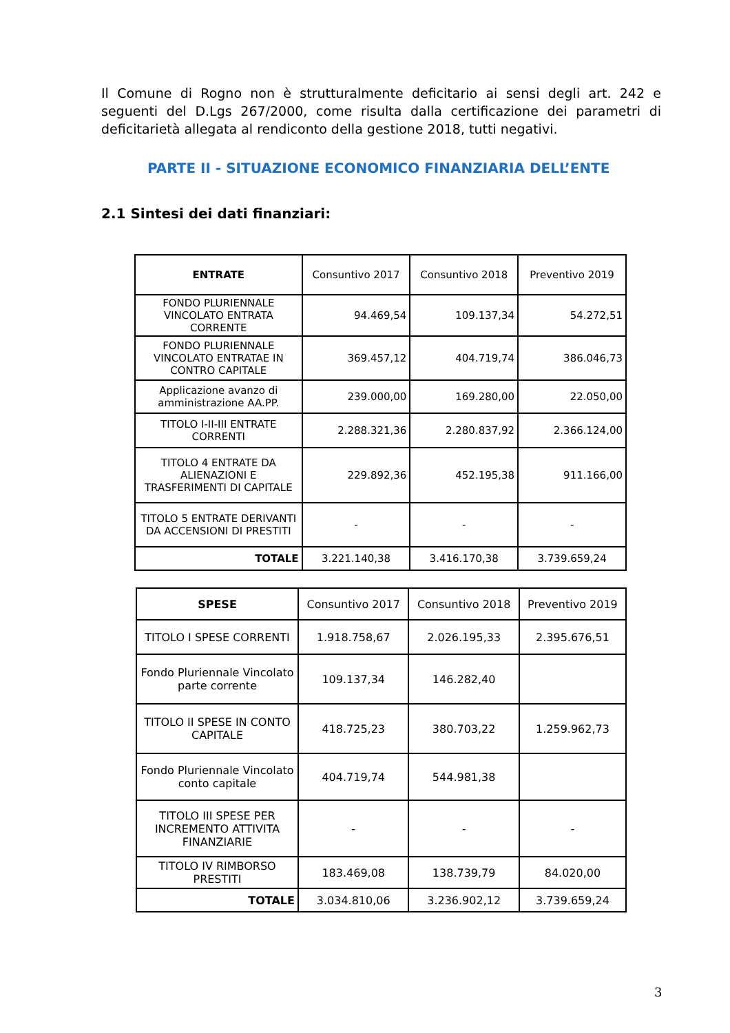Il Comune di Rogno non è strutturalmente deficitario ai sensi degli art. 242 e seguenti del D.Lgs 267/2000, come risulta dalla certificazione dei parametri di deficitarietà allegata al rendiconto della gestione 2018, tutti negativi.
PARTE II - SITUAZIONE ECONOMICO FINANZIARIA DELL’ENTE
2.1 Sintesi dei dati finanziari:
| ENTRATE | Consuntivo 2017 | Consuntivo 2018 | Preventivo 2019 |
| --- | --- | --- | --- |
| FONDO PLURIENNALE VINCOLATO ENTRATA CORRENTE | 94.469,54 | 109.137,34 | 54.272,51 |
| FONDO PLURIENNALE VINCOLATO ENTRATAE IN CONTRO CAPITALE | 369.457,12 | 404.719,74 | 386.046,73 |
| Applicazione avanzo di amministrazione AA.PP. | 239.000,00 | 169.280,00 | 22.050,00 |
| TITOLO I-II-III ENTRATE CORRENTI | 2.288.321,36 | 2.280.837,92 | 2.366.124,00 |
| TITOLO 4 ENTRATE DA ALIENAZIONI E TRASFERIMENTI DI CAPITALE | 229.892,36 | 452.195,38 | 911.166,00 |
| TITOLO 5 ENTRATE DERIVANTI DA ACCENSIONI DI PRESTITI | - | - | - |
| TOTALE | 3.221.140,38 | 3.416.170,38 | 3.739.659,24 |
| SPESE | Consuntivo 2017 | Consuntivo 2018 | Preventivo 2019 |
| --- | --- | --- | --- |
| TITOLO I SPESE CORRENTI | 1.918.758,67 | 2.026.195,33 | 2.395.676,51 |
| Fondo Pluriennale Vincolato parte corrente | 109.137,34 | 146.282,40 | |
| TITOLO II SPESE IN CONTO CAPITALE | 418.725,23 | 380.703,22 | 1.259.962,73 |
| Fondo Pluriennale Vincolato conto capitale | 404.719,74 | 544.981,38 | |
| TITOLO III SPESE PER INCREMENTO ATTIVITA FINANZIARIE | - | - | - |
| TITOLO IV RIMBORSO PRESTITI | 183.469,08 | 138.739,79 | 84.020,00 |
| TOTALE | 3.034.810,06 | 3.236.902,12 | 3.739.659,24 |
3